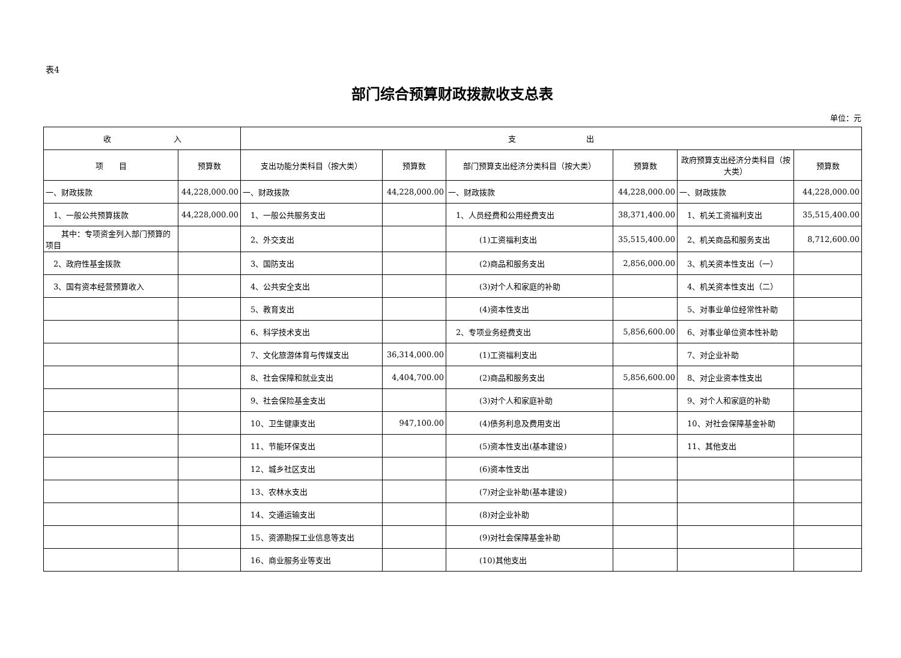表4
部门综合预算财政拨款收支总表
单位：元
| 收 入 | | 支 出 | | | | | |
| --- | --- | --- | --- | --- | --- | --- | --- |
| 项 目 | 预算数 | 支出功能分类科目（按大类） | 预算数 | 部门预算支出经济分类科目（按大类） | 预算数 | 政府预算支出经济分类科目（按大类） | 预算数 |
| 一、财政拨款 | 44,228,000.00 | 一、财政拨款 | 44,228,000.00 | 一、财政拨款 | 44,228,000.00 | 一、财政拨款 | 44,228,000.00 |
| 1、一般公共预算拨款 | 44,228,000.00 | 1、一般公共服务支出 | | 1、人员经费和公用经费支出 | 38,371,400.00 | 1、机关工资福利支出 | 35,515,400.00 |
| 其中：专项资金列入部门预算的项目 | | 2、外交支出 | | (1)工资福利支出 | 35,515,400.00 | 2、机关商品和服务支出 | 8,712,600.00 |
| 2、政府性基金拨款 | | 3、国防支出 | | (2)商品和服务支出 | 2,856,000.00 | 3、机关资本性支出（一） | |
| 3、国有资本经营预算收入 | | 4、公共安全支出 | | (3)对个人和家庭的补助 | | 4、机关资本性支出（二） | |
| | | 5、教育支出 | | (4)资本性支出 | | 5、对事业单位经常性补助 | |
| | | 6、科学技术支出 | | 2、专项业务经费支出 | 5,856,600.00 | 6、对事业单位资本性补助 | |
| | | 7、文化旅游体育与传媒支出 | 36,314,000.00 | (1)工资福利支出 | | 7、对企业补助 | |
| | | 8、社会保障和就业支出 | 4,404,700.00 | (2)商品和服务支出 | 5,856,600.00 | 8、对企业资本性支出 | |
| | | 9、社会保险基金支出 | | (3)对个人和家庭补助 | | 9、对个人和家庭的补助 | |
| | | 10、卫生健康支出 | 947,100.00 | (4)债务利息及费用支出 | | 10、对社会保障基金补助 | |
| | | 11、节能环保支出 | | (5)资本性支出(基本建设) | | 11、其他支出 | |
| | | 12、城乡社区支出 | | (6)资本性支出 | | | |
| | | 13、农林水支出 | | (7)对企业补助(基本建设) | | | |
| | | 14、交通运输支出 | | (8)对企业补助 | | | |
| | | 15、资源勘探工业信息等支出 | | (9)对社会保障基金补助 | | | |
| | | 16、商业服务业等支出 | | (10)其他支出 | | | |